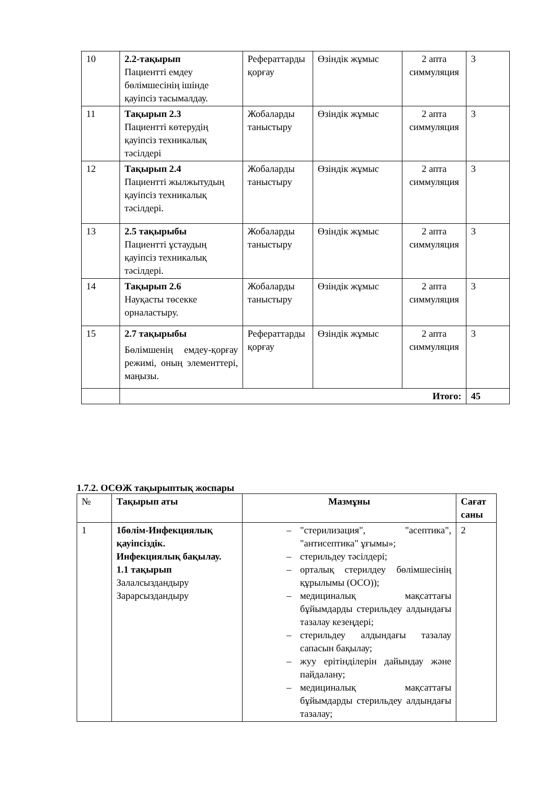| 10 | 2.2-тақырып Пациентті емдеу бөлімшесінің ішінде қауіпсіз тасымалдау. | Рефераттарды қорғау | Өзіндік жұмыс | 2 апта симмуляция | 3 |
| 11 | Тақырып 2.3 Пациентті көтерудің қауіпсіз техникалық тәсілдері | Жобаларды таныстыру | Өзіндік жұмыс | 2 апта симмуляция | 3 |
| 12 | Тақырып 2.4 Пациентті жылжытудың қауіпсіз техникалық тәсілдері. | Жобаларды таныстыру | Өзіндік жұмыс | 2 апта симмуляция | 3 |
| 13 | 2.5 тақырыбы Пациентті ұстаудың қауіпсіз техникалық тәсілдері. | Жобаларды таныстыру | Өзіндік жұмыс | 2 апта симмуляция | 3 |
| 14 | Тақырып 2.6 Науқасты төсекке орналастыру. | Жобаларды таныстыру | Өзіндік жұмыс | 2 апта симмуляция | 3 |
| 15 | 2.7 тақырыбы Бөлімшенің емдеу-қорғау режимі, оның элементтері, маңызы. | Рефераттарды қорғау | Өзіндік жұмыс | 2 апта симмуляция | 3 |
| | Итого: | | | | 45 |
1.7.2. ОСӨЖ тақырыптық жоспары
| № | Тақырып аты | Мазмұны | Сағат саны |
| --- | --- | --- | --- |
| 1 | 1бөлім-Инфекциялық қауіпсіздік. Инфекциялық бақылау. 1.1 тақырып Залалсыздандыру Зарарсыздандыру | – "стерилизация", "асептика", "антисептика" ұғымы»; – стерильдеу тәсілдері; – орталық стерилдеу бөлімшесінің құрылымы (ОСО)); – медициналық мақсаттағы бұйымдарды стерильдеу алдындағы тазалау кезеңдері; – стерильдеу алдындағы тазалау сапасын бақылау; – жуу ерітінділерін дайындау және пайдалану; – медициналық мақсаттағы бұйымдарды стерильдеу алдындағы тазалау; | 2 |